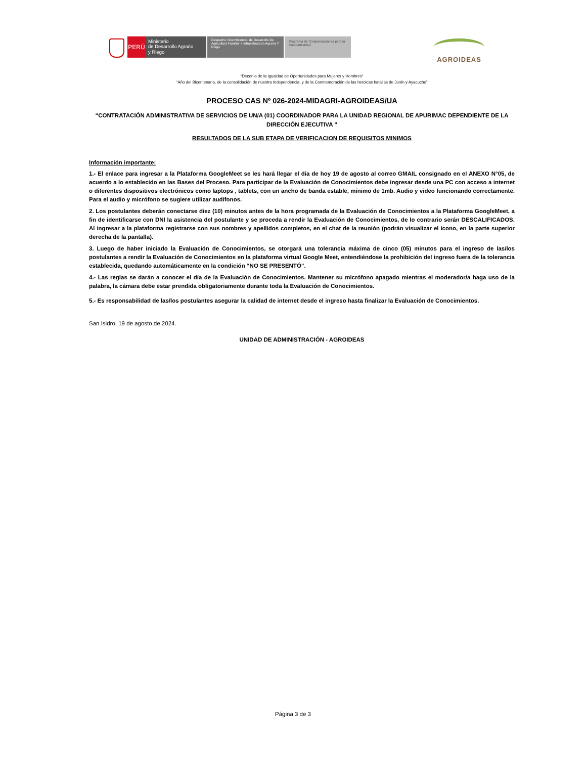PERÚ
Ministerio
de Desarrollo Agrario
y Riego
Despacho Viceministerial de Desarrollo De Agricultura Familiar e Infraestructura Agraria Y Riego
Programa de Compensaciones para la Competitividad
AGROIDEAS
“Decenio de la Igualdad de Oportunidades para Mujeres y Hombres”
“Año del Bicentenario, de la consolidación de nuestra Independencia, y de la Conmemoración de las heroicas batallas de Junín y Ayacucho”
PROCESO CAS Nº 026-2024-MIDAGRI-AGROIDEAS/UA
“CONTRATACIÓN ADMINISTRATIVA DE SERVICIOS DE UN/A (01) COORDINADOR PARA LA UNIDAD REGIONAL DE APURIMAC DEPENDIENTE DE LA DIRECCIÓN EJECUTIVA ”
RESULTADOS DE LA SUB ETAPA DE VERIFICACION DE REQUISITOS MINIMOS
Información importante:
1.- El enlace para ingresar a la Plataforma GoogleMeet se les hará llegar el día de hoy 19 de agosto al correo GMAIL consignado en el ANEXO N°05, de acuerdo a lo establecido en las Bases del Proceso. Para participar de la Evaluación de Conocimientos debe ingresar desde una PC con acceso a internet o diferentes dispositivos electrónicos como laptops , tablets, con un ancho de banda estable, mínimo de 1mb. Audio y video funcionando correctamente. Para el audio y micrófono se sugiere utilizar audífonos.
2. Los postulantes deberán conectarse diez (10) minutos antes de la hora programada de la Evaluación de Conocimientos a la Plataforma GoogleMeet, a fin de identificarse con DNI la asistencia del postulante y se proceda a rendir la Evaluación de Conocimientos, de lo contrario serán DESCALIFICADOS. Al ingresar a la plataforma registrarse con sus nombres y apellidos completos, en el chat de la reunión (podrán visualizar el ícono, en la parte superior derecha de la pantalla).
3. Luego de haber iniciado la Evaluación de Conocimientos, se otorgará una tolerancia máxima de cinco (05) minutos para el ingreso de las/los postulantes a rendir la Evaluación de Conocimientos en la plataforma virtual Google Meet, entendiéndose la prohibición del ingreso fuera de la tolerancia establecida, quedando automáticamente en la condición “NO SE PRESENTÓ”.
4.- Las reglas se darán a conocer el día de la Evaluación de Conocimientos. Mantener su micrófono apagado mientras el moderador/a haga uso de la palabra, la cámara debe estar prendida obligatoriamente durante toda la Evaluación de Conocimientos.
5.- Es responsabilidad de las/los postulantes asegurar la calidad de internet desde el ingreso hasta finalizar la Evaluación de Conocimientos.
San Isidro, 19 de agosto de 2024.
UNIDAD DE ADMINISTRACIÓN - AGROIDEAS
Página 3 de 3